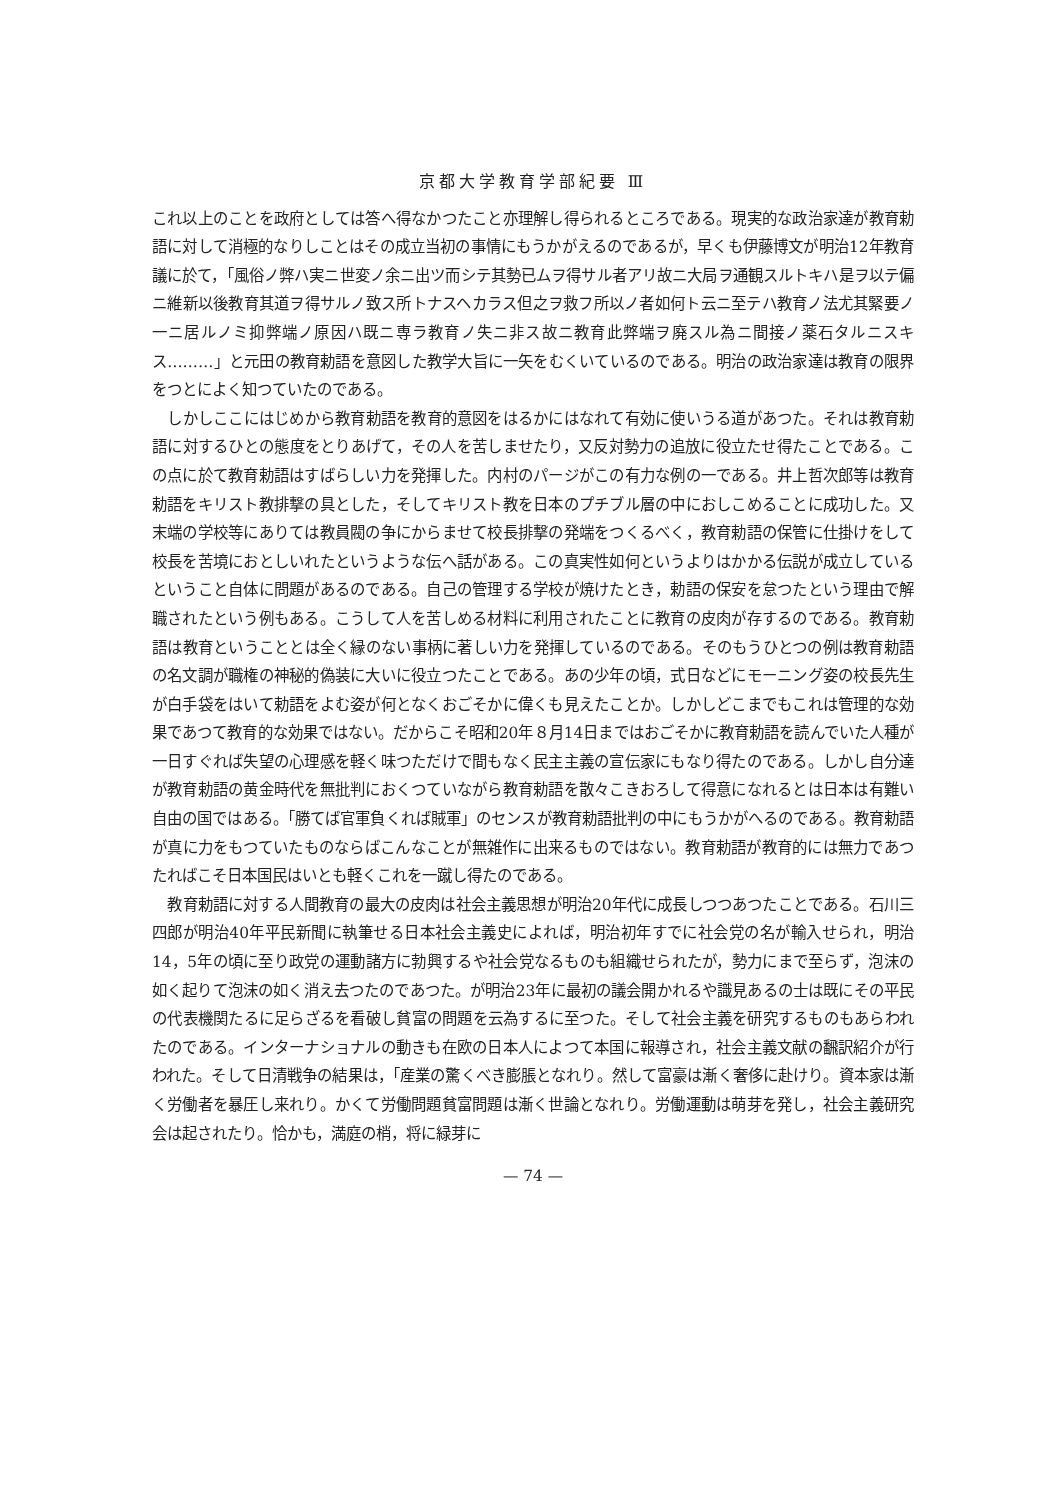京都大学教育学部紀要 Ⅲ
これ以上のことを政府としては答へ得なかつたこと亦理解し得られるところである。現実的な政治家達が教育勅語に対して消極的なりしことはその成立当初の事情にもうかがえるのであるが，早くも伊藤博文が明治12年教育議に於て，「風俗ノ弊ハ実ニ世変ノ余ニ出ツ而シテ其勢已ムヲ得サル者アリ故ニ大局ヲ通観スルトキハ是ヲ以テ偏ニ維新以後教育其道ヲ得サルノ致ス所トナスヘカラス但之ヲ救フ所以ノ者如何ト云ニ至テハ教育ノ法尤其緊要ノ一ニ居ルノミ抑弊端ノ原因ハ既ニ専ラ教育ノ失ニ非ス故ニ教育此弊端ヲ廃スル為ニ間接ノ薬石タルニスキス………」と元田の教育勅語を意図した教学大旨に一矢をむくいているのである。明治の政治家達は教育の限界をつとによく知つていたのである。
しかしここにはじめから教育勅語を教育的意図をはるかにはなれて有効に使いうる道があつた。それは教育勅語に対するひとの態度をとりあげて，その人を苦しませたり，又反対勢力の追放に役立たせ得たことである。この点に於て教育勅語はすばらしい力を発揮した。内村のパージがこの有力な例の一である。井上哲次郎等は教育勅語をキリスト教排撃の具とした，そしてキリスト教を日本のプチブル層の中におしこめることに成功した。又末端の学校等にありては教員閥の争にからませて校長排撃の発端をつくるべく，教育勅語の保管に仕掛けをして校長を苦境におとしいれたというような伝へ話がある。この真実性如何というよりはかかる伝説が成立しているということ自体に問題があるのである。自己の管理する学校が焼けたとき，勅語の保安を怠つたという理由で解職されたという例もある。こうして人を苦しめる材料に利用されたことに教育の皮肉が存するのである。教育勅語は教育ということとは全く縁のない事柄に著しい力を発揮しているのである。そのもうひとつの例は教育勅語の名文調が職権の神秘的偽装に大いに役立つたことである。あの少年の頃，式日などにモーニング姿の校長先生が白手袋をはいて勅語をよむ姿が何となくおごそかに偉くも見えたことか。しかしどこまでもこれは管理的な効果であつて教育的な効果ではない。だからこそ昭和20年８月14日まではおごそかに教育勅語を読んでいた人種が一日すぐれば失望の心理感を軽く味つただけで間もなく民主主義の宣伝家にもなり得たのである。しかし自分達が教育勅語の黄金時代を無批判におくつていながら教育勅語を散々こきおろして得意になれるとは日本は有難い自由の国ではある。「勝てば官軍負くれば賊軍」のセンスが教育勅語批判の中にもうかがへるのである。教育勅語が真に力をもつていたものならばこんなことが無雑作に出来るものではない。教育勅語が教育的には無力であつたればこそ日本国民はいとも軽くこれを一蹴し得たのである。
教育勅語に対する人間教育の最大の皮肉は社会主義思想が明治20年代に成長しつつあつたことである。石川三四郎が明治40年平民新聞に執筆せる日本社会主義史によれば，明治初年すでに社会党の名が輸入せられ，明治 14，5年の頃に至り政党の運動諸方に勃興するや社会党なるものも組織せられたが，勢力にまで至らず，泡沫の如く起りて泡沫の如く消え去つたのであつた。が明治23年に最初の議会開かれるや識見あるの士は既にその平民の代表機関たるに足らざるを看破し貧富の問題を云為するに至つた。そして社会主義を研究するものもあらわれたのである。インターナショナルの動きも在欧の日本人によつて本国に報導され，社会主義文献の飜訳紹介が行われた。そして日清戦争の結果は，「産業の驚くべき膨脹となれり。然して富豪は漸く奢侈に赴けり。資本家は漸く労働者を暴圧し来れり。かくて労働問題貧富問題は漸く世論となれり。労働運動は萌芽を発し，社会主義研究会は起されたり。恰かも，満庭の梢，将に緑芽に
— 74 —